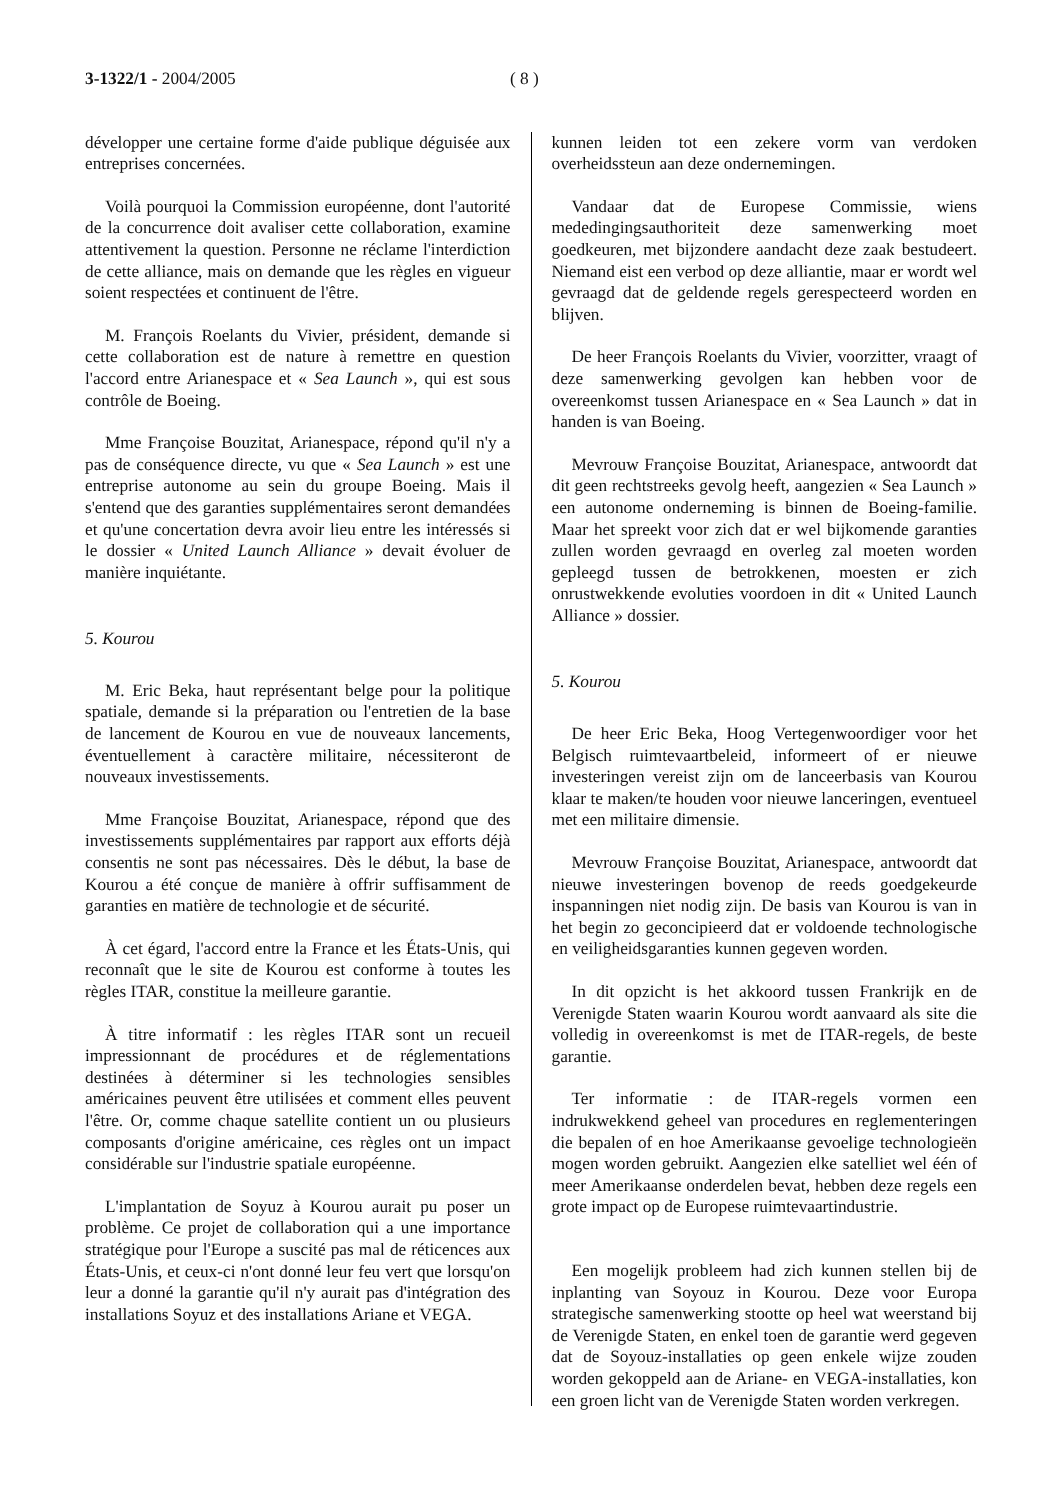3-1322/1 - 2004/2005 ( 8 )
développer une certaine forme d'aide publique déguisée aux entreprises concernées.
Voilà pourquoi la Commission européenne, dont l'autorité de la concurrence doit avaliser cette collaboration, examine attentivement la question. Personne ne réclame l'interdiction de cette alliance, mais on demande que les règles en vigueur soient respectées et continuent de l'être.
M. François Roelants du Vivier, président, demande si cette collaboration est de nature à remettre en question l'accord entre Arianespace et « Sea Launch », qui est sous contrôle de Boeing.
Mme Françoise Bouzitat, Arianespace, répond qu'il n'y a pas de conséquence directe, vu que « Sea Launch » est une entreprise autonome au sein du groupe Boeing. Mais il s'entend que des garanties supplémentaires seront demandées et qu'une concertation devra avoir lieu entre les intéressés si le dossier « United Launch Alliance » devait évoluer de manière inquiétante.
5. Kourou
M. Eric Beka, haut représentant belge pour la politique spatiale, demande si la préparation ou l'entretien de la base de lancement de Kourou en vue de nouveaux lancements, éventuellement à caractère militaire, nécessiteront de nouveaux investissements.
Mme Françoise Bouzitat, Arianespace, répond que des investissements supplémentaires par rapport aux efforts déjà consentis ne sont pas nécessaires. Dès le début, la base de Kourou a été conçue de manière à offrir suffisamment de garanties en matière de technologie et de sécurité.
À cet égard, l'accord entre la France et les États-Unis, qui reconnaît que le site de Kourou est conforme à toutes les règles ITAR, constitue la meilleure garantie.
À titre informatif : les règles ITAR sont un recueil impressionnant de procédures et de réglementations destinées à déterminer si les technologies sensibles américaines peuvent être utilisées et comment elles peuvent l'être. Or, comme chaque satellite contient un ou plusieurs composants d'origine américaine, ces règles ont un impact considérable sur l'industrie spatiale européenne.
L'implantation de Soyuz à Kourou aurait pu poser un problème. Ce projet de collaboration qui a une importance stratégique pour l'Europe a suscité pas mal de réticences aux États-Unis, et ceux-ci n'ont donné leur feu vert que lorsqu'on leur a donné la garantie qu'il n'y aurait pas d'intégration des installations Soyuz et des installations Ariane et VEGA.
kunnen leiden tot een zekere vorm van verdoken overheidssteun aan deze ondernemingen.
Vandaar dat de Europese Commissie, wiens mededingingsauthoriteit deze samenwerking moet goedkeuren, met bijzondere aandacht deze zaak bestudeert. Niemand eist een verbod op deze alliantie, maar er wordt wel gevraagd dat de geldende regels gerespecteerd worden en blijven.
De heer François Roelants du Vivier, voorzitter, vraagt of deze samenwerking gevolgen kan hebben voor de overeenkomst tussen Arianespace en « Sea Launch » dat in handen is van Boeing.
Mevrouw Françoise Bouzitat, Arianespace, antwoordt dat dit geen rechtstreeks gevolg heeft, aangezien « Sea Launch » een autonome onderneming is binnen de Boeing-familie. Maar het spreekt voor zich dat er wel bijkomende garanties zullen worden gevraagd en overleg zal moeten worden gepleegd tussen de betrokkenen, moesten er zich onrustwekkende evoluties voordoen in dit « United Launch Alliance » dossier.
5. Kourou
De heer Eric Beka, Hoog Vertegenwoordiger voor het Belgisch ruimtevaartbeleid, informeert of er nieuwe investeringen vereist zijn om de lanceerbasis van Kourou klaar te maken/te houden voor nieuwe lanceringen, eventueel met een militaire dimensie.
Mevrouw Françoise Bouzitat, Arianespace, antwoordt dat nieuwe investeringen bovenop de reeds goedgekeurde inspanningen niet nodig zijn. De basis van Kourou is van in het begin zo geconcipieerd dat er voldoende technologische en veiligheidsgaranties kunnen gegeven worden.
In dit opzicht is het akkoord tussen Frankrijk en de Verenigde Staten waarin Kourou wordt aanvaard als site die volledig in overeenkomst is met de ITAR-regels, de beste garantie.
Ter informatie : de ITAR-regels vormen een indrukwekkend geheel van procedures en reglementeringen die bepalen of en hoe Amerikaanse gevoelige technologieën mogen worden gebruikt. Aangezien elke satelliet wel één of meer Amerikaanse onderdelen bevat, hebben deze regels een grote impact op de Europese ruimtevaartindustrie.
Een mogelijk probleem had zich kunnen stellen bij de inplanting van Soyouz in Kourou. Deze voor Europa strategische samenwerking stootte op heel wat weerstand bij de Verenigde Staten, en enkel toen de garantie werd gegeven dat de Soyouz-installaties op geen enkele wijze zouden worden gekoppeld aan de Ariane- en VEGA-installaties, kon een groen licht van de Verenigde Staten worden verkregen.